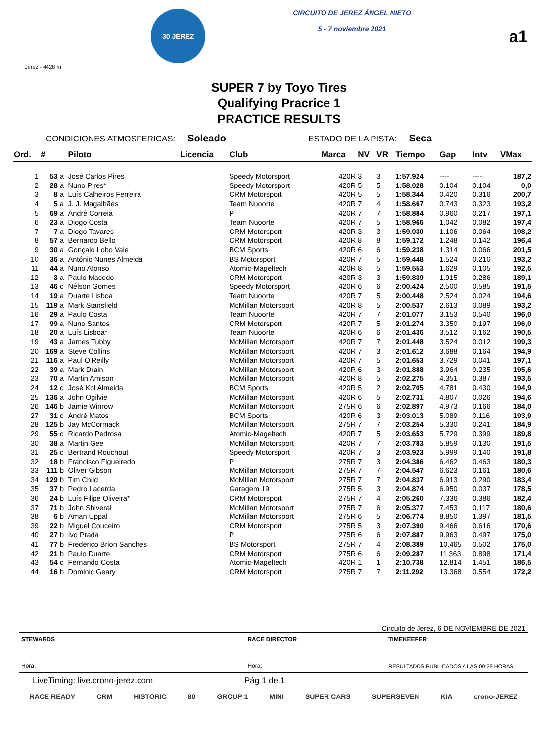Jerez - 4428 m
30 JEREZ
CIRCUITO DE JEREZ ÁNGEL NIETO
5 - 7 noviembre 2021
a1
SUPER 7 by Toyo Tires
Qualifying Pracrice 1
PRACTICE RESULTS
CONDICIONES ATMOSFERICAS: Soleado ESTADO DE LA PISTA: Seca
| Ord. | # | | Piloto | Licencia | Club | Marca | NV | VR | Tiempo | Gap | Intv | VMax |
| --- | --- | --- | --- | --- | --- | --- | --- | --- | --- | --- | --- | --- |
| 1 | 53 | a | José Carlos Pires | | Speedy Motorsport | 420R | 3 | 3 | 1:57.924 | ---- | ---- | 187,2 |
| 2 | 28 | a | Nuno Pires* | | Speedy Motorsport | 420R | 5 | 5 | 1:58.028 | 0.104 | 0.104 | 0,0 |
| 3 | 8 | a | Luís Calheiros Ferreira | | CRM Motorsport | 420R | 5 | 5 | 1:58.344 | 0.420 | 0.316 | 200,7 |
| 4 | 5 | a | J. J. Magalhães | | Team Nuoorte | 420R | 7 | 4 | 1:58.667 | 0.743 | 0.323 | 193,2 |
| 5 | 69 | a | André Correia | | P | 420R | 7 | 7 | 1:58.884 | 0.960 | 0.217 | 197,1 |
| 6 | 23 | a | Diogo Costa | | Team Nuoorte | 420R | 7 | 5 | 1:58.966 | 1.042 | 0.082 | 197,4 |
| 7 | 7 | a | Diogo Tavares | | CRM Motorsport | 420R | 3 | 3 | 1:59.030 | 1.106 | 0.064 | 198,2 |
| 8 | 57 | a | Bernardo Bello | | CRM Motorsport | 420R | 8 | 8 | 1:59.172 | 1.248 | 0.142 | 196,4 |
| 9 | 30 | a | Gonçalo Lobo Vale | | BCM Sports | 420R | 6 | 6 | 1:59.238 | 1.314 | 0.066 | 201,5 |
| 10 | 36 | a | António Nunes Almeida | | BS Motorsport | 420R | 7 | 5 | 1:59.448 | 1.524 | 0.210 | 193,2 |
| 11 | 44 | a | Nuno Afonso | | Atomic-Mageltech | 420R | 8 | 5 | 1:59.553 | 1.629 | 0.105 | 192,5 |
| 12 | 3 | a | Paulo Macedo | | CRM Motorsport | 420R | 3 | 3 | 1:59.839 | 1.915 | 0.286 | 189,1 |
| 13 | 46 | c | Nélson Gomes | | Speedy Motorsport | 420R | 6 | 6 | 2:00.424 | 2.500 | 0.585 | 191,5 |
| 14 | 19 | a | Duarte Lisboa | | Team Nuoorte | 420R | 7 | 5 | 2:00.448 | 2.524 | 0.024 | 194,6 |
| 15 | 119 | a | Mark Stansfield | | McMillan Motorsport | 420R | 8 | 5 | 2:00.537 | 2.613 | 0.089 | 193,2 |
| 16 | 29 | a | Paulo Costa | | Team Nuoorte | 420R | 7 | 7 | 2:01.077 | 3.153 | 0.540 | 196,0 |
| 17 | 99 | a | Nuno Santos | | CRM Motorsport | 420R | 7 | 5 | 2:01.274 | 3.350 | 0.197 | 196,0 |
| 18 | 20 | a | Luís Lisboa* | | Team Nuoorte | 420R | 6 | 6 | 2:01.436 | 3.512 | 0.162 | 190,5 |
| 19 | 43 | a | James Tubby | | McMillan Motorsport | 420R | 7 | 7 | 2:01.448 | 3.524 | 0.012 | 199,3 |
| 20 | 169 | a | Steve Collins | | McMillan Motorsport | 420R | 7 | 3 | 2:01.612 | 3.688 | 0.164 | 194,9 |
| 21 | 116 | a | Paul O'Reilly | | McMillan Motorsport | 420R | 7 | 5 | 2:01.653 | 3.729 | 0.041 | 197,1 |
| 22 | 39 | a | Mark Drain | | McMillan Motorsport | 420R | 6 | 3 | 2:01.888 | 3.964 | 0.235 | 195,6 |
| 23 | 70 | a | Martin Amison | | McMillan Motorsport | 420R | 8 | 5 | 2:02.275 | 4.351 | 0.387 | 193,5 |
| 24 | 12 | c | José Kol Almeida | | BCM Sports | 420R | 5 | 2 | 2:02.705 | 4.781 | 0.430 | 194,9 |
| 25 | 136 | a | John Ogilvie | | McMillan Motorsport | 420R | 6 | 5 | 2:02.731 | 4.807 | 0.026 | 194,6 |
| 26 | 146 | b | Jamie Winrow | | McMillan Motorsport | 275R | 6 | 6 | 2:02.897 | 4.973 | 0.166 | 184,0 |
| 27 | 31 | c | André Matos | | BCM Sports | 420R | 6 | 3 | 2:03.013 | 5.089 | 0.116 | 193,9 |
| 28 | 125 | b | Jay McCormack | | McMillan Motorsport | 275R | 7 | 7 | 2:03.254 | 5.330 | 0.241 | 184,9 |
| 29 | 55 | c | Ricardo Pedrosa | | Atomic-Mageltech | 420R | 7 | 5 | 2:03.653 | 5.729 | 0.399 | 189,8 |
| 30 | 38 | a | Martin Gee | | McMillan Motorsport | 420R | 7 | 7 | 2:03.783 | 5.859 | 0.130 | 191,5 |
| 31 | 25 | c | Bertrand Rouchout | | Speedy Motorsport | 420R | 7 | 3 | 2:03.923 | 5.999 | 0.140 | 191,8 |
| 32 | 18 | b | Francisco Figueiredo | | P | 275R | 7 | 3 | 2:04.386 | 6.462 | 0.463 | 180,3 |
| 33 | 111 | b | Oliver Gibson | | McMillan Motorsport | 275R | 7 | 7 | 2:04.547 | 6.623 | 0.161 | 180,6 |
| 34 | 129 | b | Tim Child | | McMillan Motorsport | 275R | 7 | 7 | 2:04.837 | 6.913 | 0.290 | 183,4 |
| 35 | 37 | b | Pedro Lacerda | | Garagem 19 | 275R | 5 | 3 | 2:04.874 | 6.950 | 0.037 | 178,5 |
| 36 | 24 | b | Luís Filipe Oliveira* | | CRM Motorsport | 275R | 7 | 4 | 2:05.260 | 7.336 | 0.386 | 182,4 |
| 37 | 71 | b | John Shiveral | | McMillan Motorsport | 275R | 7 | 6 | 2:05.377 | 7.453 | 0.117 | 180,6 |
| 38 | 6 | b | Aman Uppal | | McMillan Motorsport | 275R | 6 | 5 | 2:06.774 | 8.850 | 1.397 | 181,5 |
| 39 | 22 | b | Miguel Couceiro | | CRM Motorsport | 275R | 5 | 3 | 2:07.390 | 9.466 | 0.616 | 170,6 |
| 40 | 27 | b | Ivo Prada | | P | 275R | 6 | 6 | 2:07.887 | 9.963 | 0.497 | 175,0 |
| 41 | 77 | b | Frederico Brion Sanches | | BS Motorsport | 275R | 7 | 4 | 2:08.389 | 10.465 | 0.502 | 175,0 |
| 42 | 21 | b | Paulo Duarte | | CRM Motorsport | 275R | 6 | 6 | 2:09.287 | 11.363 | 0.898 | 171,4 |
| 43 | 54 | c | Fernando Costa | | Atomic-Mageltech | 420R | 1 | 1 | 2:10.738 | 12.814 | 1.451 | 186,5 |
| 44 | 16 | b | Dominic Geary | | CRM Motorsport | 275R | 7 | 7 | 2:11.292 | 13.368 | 0.554 | 172,2 |
Circuito de Jerez, 6 DE NOVIEMBRE DE 2021
STEWARDS
Hora:
RACE DIRECTOR
Hora:
TIMEKEEPER
RESULTADOS PUBLICADOS A LAS 09:28 HORAS
LiveTiming: live.crono-jerez.com Pág 1 de 1
RACE READY CRM HISTORIC 80 GROUP 1 MINI SUPER CARS SUPERSEVEN KIA crono-JEREZ